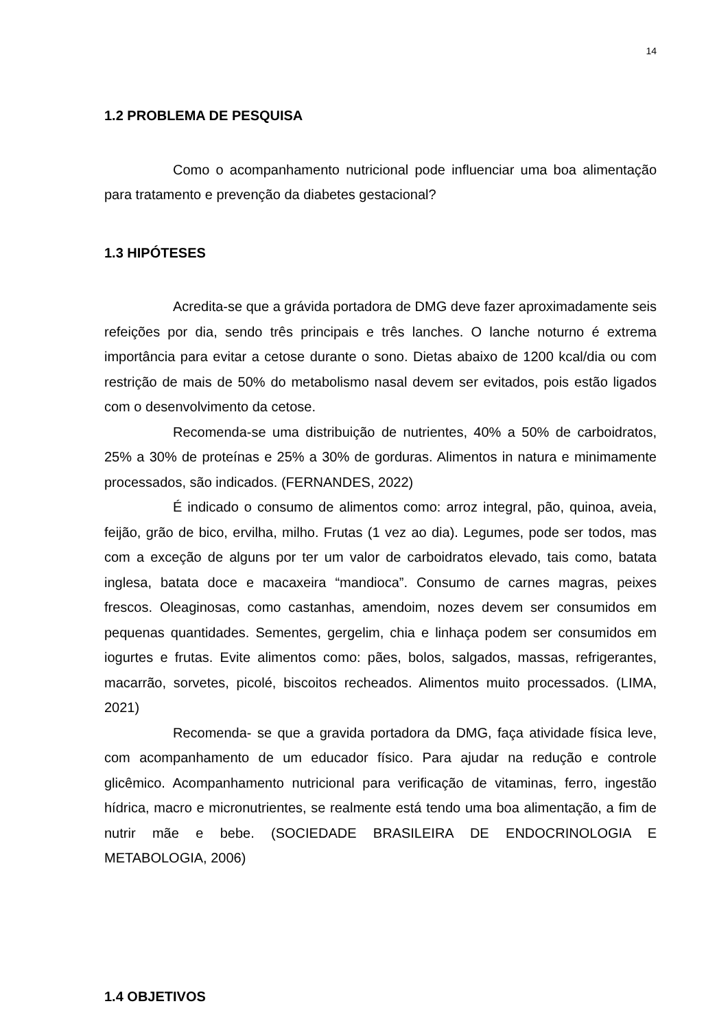14
1.2 PROBLEMA DE PESQUISA
Como o acompanhamento nutricional pode influenciar uma boa alimentação para tratamento e prevenção da diabetes gestacional?
1.3 HIPÓTESES
Acredita-se que a grávida portadora de DMG deve fazer aproximadamente seis refeições por dia, sendo três principais e três lanches. O lanche noturno é extrema importância para evitar a cetose durante o sono. Dietas abaixo de 1200 kcal/dia ou com restrição de mais de 50% do metabolismo nasal devem ser evitados, pois estão ligados com o desenvolvimento da cetose.
Recomenda-se uma distribuição de nutrientes, 40% a 50% de carboidratos, 25% a 30% de proteínas e 25% a 30% de gorduras. Alimentos in natura e minimamente processados, são indicados. (FERNANDES, 2022)
É indicado o consumo de alimentos como: arroz integral, pão, quinoa, aveia, feijão, grão de bico, ervilha, milho. Frutas (1 vez ao dia). Legumes, pode ser todos, mas com a exceção de alguns por ter um valor de carboidratos elevado, tais como, batata inglesa, batata doce e macaxeira “mandioca”. Consumo de carnes magras, peixes frescos. Oleaginosas, como castanhas, amendoim, nozes devem ser consumidos em pequenas quantidades. Sementes, gergelim, chia e linhaça podem ser consumidos em iogurtes e frutas. Evite alimentos como: pães, bolos, salgados, massas, refrigerantes, macarrão, sorvetes, picolé, biscoitos recheados. Alimentos muito processados. (LIMA, 2021)
Recomenda- se que a gravida portadora da DMG, faça atividade física leve, com acompanhamento de um educador físico. Para ajudar na redução e controle glicêmico. Acompanhamento nutricional para verificação de vitaminas, ferro, ingestão hídrica, macro e micronutrientes, se realmente está tendo uma boa alimentação, a fim de nutrir mãe e bebe. (SOCIEDADE BRASILEIRA DE ENDOCRINOLOGIA E METABOLOGIA, 2006)
1.4 OBJETIVOS